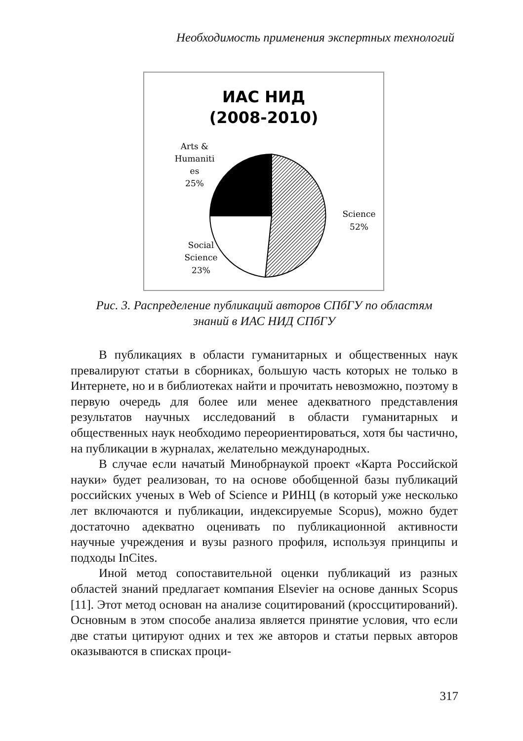Необходимость применения экспертных технологий
ИАС НИД
(2008-2010)
Arts &
Humaniti
es
25%
Science
52%
Social
Science
23%
Рис. 3. Распределение публикаций авторов СПбГУ по областям
знаний в ИАС НИД СПбГУ
В публикациях в области гуманитарных и общественных наук превалируют статьи в сборниках, большую часть которых не только в Интернете, но и в библиотеках найти и прочитать невозможно, поэтому в первую очередь для более или менее адекватного представления результатов научных исследований в области гуманитарных и общественных наук необходимо переориентироваться, хотя бы частично, на публикации в журналах, желательно международных.
В случае если начатый Минобрнаукой проект «Карта Российской науки» будет реализован, то на основе обобщенной базы публикаций российских ученых в Web of Science и РИНЦ (в который уже несколько лет включаются и публикации, индексируемые Scopus), можно будет достаточно адекватно оценивать по публикационной активности научные учреждения и вузы разного профиля, используя принципы и подходы InCites.
Иной метод сопоставительной оценки публикаций из разных областей знаний предлагает компания Elsevier на основе данных Scopus [11]. Этот метод основан на анализе социтирований (кроссцитирований). Основным в этом способе анализа является принятие условия, что если две статьи цитируют одних и тех же авторов и статьи первых авторов оказываются в списках проци-
317